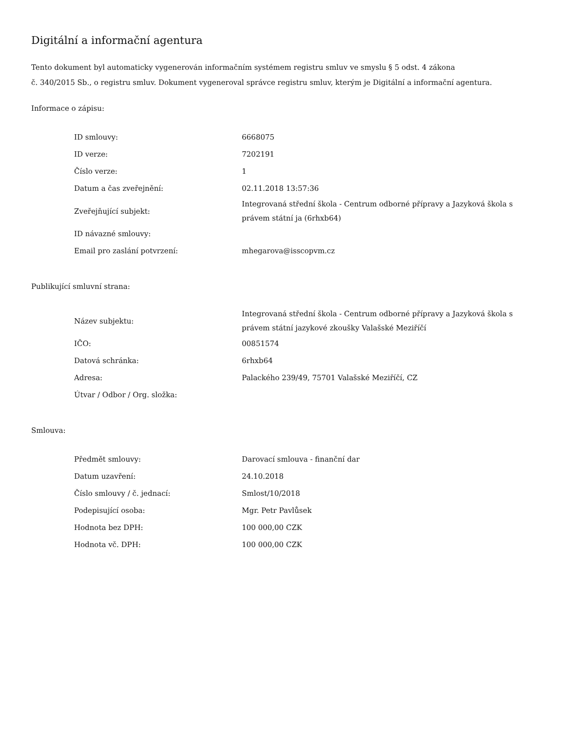Digitální a informační agentura
Tento dokument byl automaticky vygenerován informačním systémem registru smluv ve smyslu § 5 odst. 4 zákona
č. 340/2015 Sb., o registru smluv. Dokument vygeneroval správce registru smluv, kterým je Digitální a informační agentura.
Informace o zápisu:
| ID smlouvy: | 6668075 |
| ID verze: | 7202191 |
| Číslo verze: | 1 |
| Datum a čas zveřejnění: | 02.11.2018 13:57:36 |
| Zveřejňující subjekt: | Integrovaná střední škola - Centrum odborné přípravy a Jazyková škola s právem státní ja (6rhxb64) |
| ID návazné smlouvy: | |
| Email pro zaslání potvrzení: | mhegarova@isscopvm.cz |
Publikující smluvní strana:
| Název subjektu: | Integrovaná střední škola - Centrum odborné přípravy a Jazyková škola s právem státní jazykové zkoušky Valašské Meziříčí |
| IČO: | 00851574 |
| Datová schránka: | 6rhxb64 |
| Adresa: | Palackého 239/49, 75701 Valašské Meziříčí, CZ |
| Útvar / Odbor / Org. složka: | |
Smlouva:
| Předmět smlouvy: | Darovací smlouva - finanční dar |
| Datum uzavření: | 24.10.2018 |
| Číslo smlouvy / č. jednací: | Smlost/10/2018 |
| Podepisující osoba: | Mgr. Petr Pavlůsek |
| Hodnota bez DPH: | 100 000,00 CZK |
| Hodnota vč. DPH: | 100 000,00 CZK |